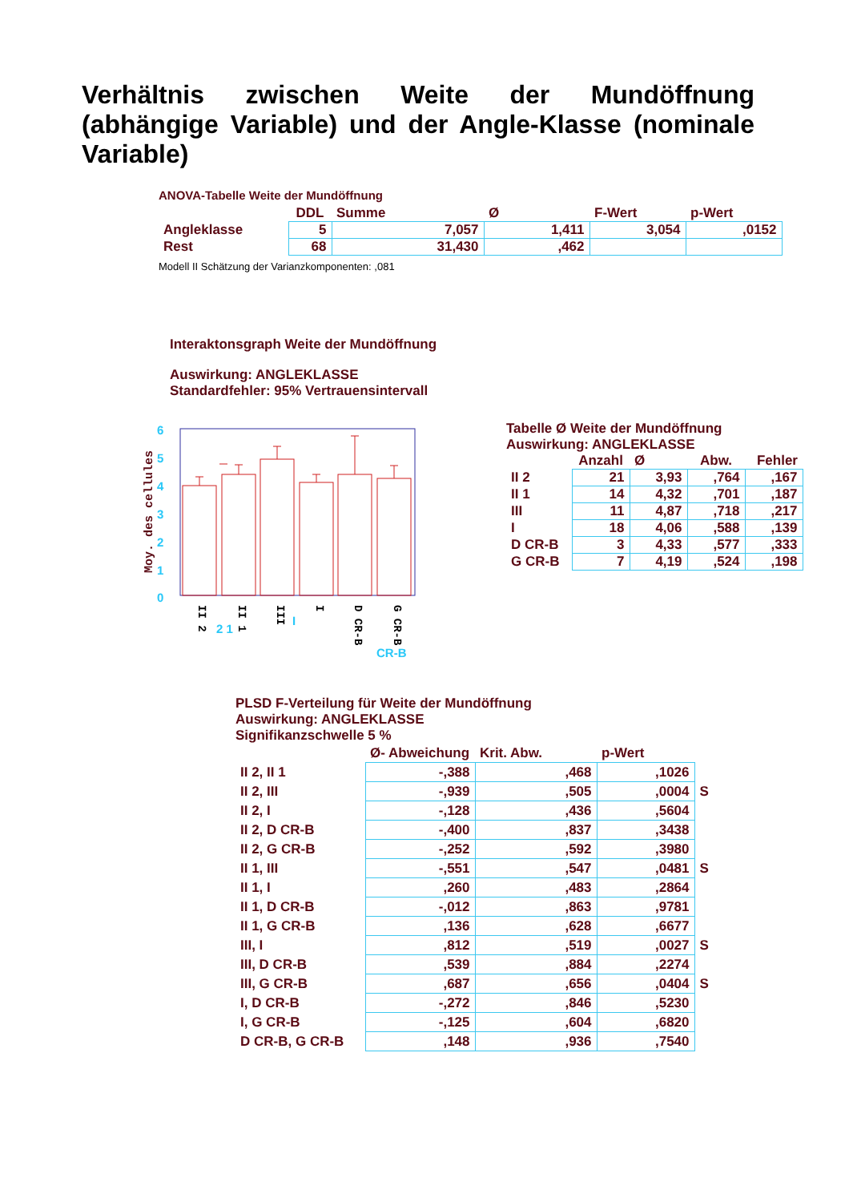Verhältnis zwischen Weite der Mundöffnung (abhängige Variable) und der Angle-Klasse (nominale Variable)
ANOVA-Tabelle Weite der Mundöffnung
| | DDL | Summe | Ø | F-Wert | p-Wert |
| --- | --- | --- | --- | --- | --- |
| Angleklasse | 5 | 7,057 | 1,411 | 3,054 | ,0152 |
| Rest | 68 | 31,430 | ,462 | | |
Modell II Schätzung der Varianzkomponenten: ,081
Interaktonsgraph Weite der Mundöffnung
Auswirkung: ANGLEKLASSE
Standardfehler: 95% Vertrauensintervall
Moy. des cellules
0
1
2
3
4
5
6
2 1
I
CR-B
II 2
II 1
III
I
D CR-B
G CR-B
Tabelle Ø Weite der Mundöffnung
Auswirkung: ANGLEKLASSE
| | Anzahl | Ø | Abw. | Fehler |
| --- | --- | --- | --- | --- |
| II 2 | 21 | 3,93 | ,764 | ,167 |
| II 1 | 14 | 4,32 | ,701 | ,187 |
| III | 11 | 4,87 | ,718 | ,217 |
| I | 18 | 4,06 | ,588 | ,139 |
| D CR-B | 3 | 4,33 | ,577 | ,333 |
| G CR-B | 7 | 4,19 | ,524 | ,198 |
PLSD F-Verteilung für Weite der Mundöffnung
Auswirkung: ANGLEKLASSE
Signifikanzschwelle 5 %
| | Ø- Abweichung | Krit. Abw. | p-Wert | |
| --- | --- | --- | --- | --- |
| II 2, II 1 | -,388 | ,468 | ,1026 | |
| II 2, III | -,939 | ,505 | ,0004 | S |
| II 2, I | -,128 | ,436 | ,5604 | |
| II 2, D CR-B | -,400 | ,837 | ,3438 | |
| II 2, G CR-B | -,252 | ,592 | ,3980 | |
| II 1, III | -,551 | ,547 | ,0481 | S |
| II 1, I | ,260 | ,483 | ,2864 | |
| II 1, D CR-B | -,012 | ,863 | ,9781 | |
| II 1, G CR-B | ,136 | ,628 | ,6677 | |
| III, I | ,812 | ,519 | ,0027 | S |
| III, D CR-B | ,539 | ,884 | ,2274 | |
| III, G CR-B | ,687 | ,656 | ,0404 | S |
| I, D CR-B | -,272 | ,846 | ,5230 | |
| I, G CR-B | -,125 | ,604 | ,6820 | |
| D CR-B, G CR-B | ,148 | ,936 | ,7540 | |